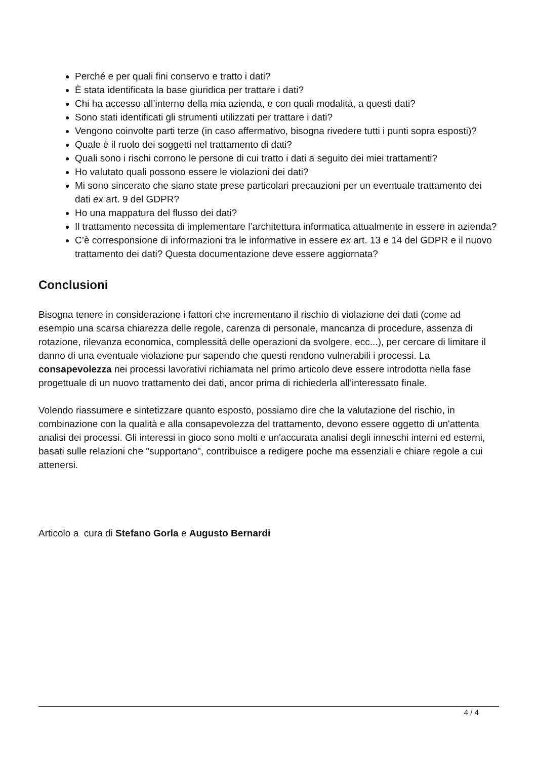Perché e per quali fini conservo e tratto i dati?
È stata identificata la base giuridica per trattare i dati?
Chi ha accesso all’interno della mia azienda, e con quali modalità, a questi dati?
Sono stati identificati gli strumenti utilizzati per trattare i dati?
Vengono coinvolte parti terze (in caso affermativo, bisogna rivedere tutti i punti sopra esposti)?
Quale è il ruolo dei soggetti nel trattamento di dati?
Quali sono i rischi corrono le persone di cui tratto i dati a seguito dei miei trattamenti?
Ho valutato quali possono essere le violazioni dei dati?
Mi sono sincerato che siano state prese particolari precauzioni per un eventuale trattamento dei dati ex art. 9 del GDPR?
Ho una mappatura del flusso dei dati?
Il trattamento necessita di implementare l’architettura informatica attualmente in essere in azienda?
C’è corresponsione di informazioni tra le informative in essere ex art. 13 e 14 del GDPR e il nuovo trattamento dei dati? Questa documentazione deve essere aggiornata?
Conclusioni
Bisogna tenere in considerazione i fattori che incrementano il rischio di violazione dei dati (come ad esempio una scarsa chiarezza delle regole, carenza di personale, mancanza di procedure, assenza di rotazione, rilevanza economica, complessità delle operazioni da svolgere, ecc...), per cercare di limitare il danno di una eventuale violazione pur sapendo che questi rendono vulnerabili i processi. La consapevolezza nei processi lavorativi richiamata nel primo articolo deve essere introdotta nella fase progettuale di un nuovo trattamento dei dati, ancor prima di richiederla all’interessato finale.
Volendo riassumere e sintetizzare quanto esposto, possiamo dire che la valutazione del rischio, in combinazione con la qualità e alla consapevolezza del trattamento, devono essere oggetto di un'attenta analisi dei processi. Gli interessi in gioco sono molti e un'accurata analisi degli inneschi interni ed esterni, basati sulle relazioni che "supportano", contribuisce a redigere poche ma essenziali e chiare regole a cui attenersi.
Articolo a cura di Stefano Gorla e Augusto Bernardi
4 / 4